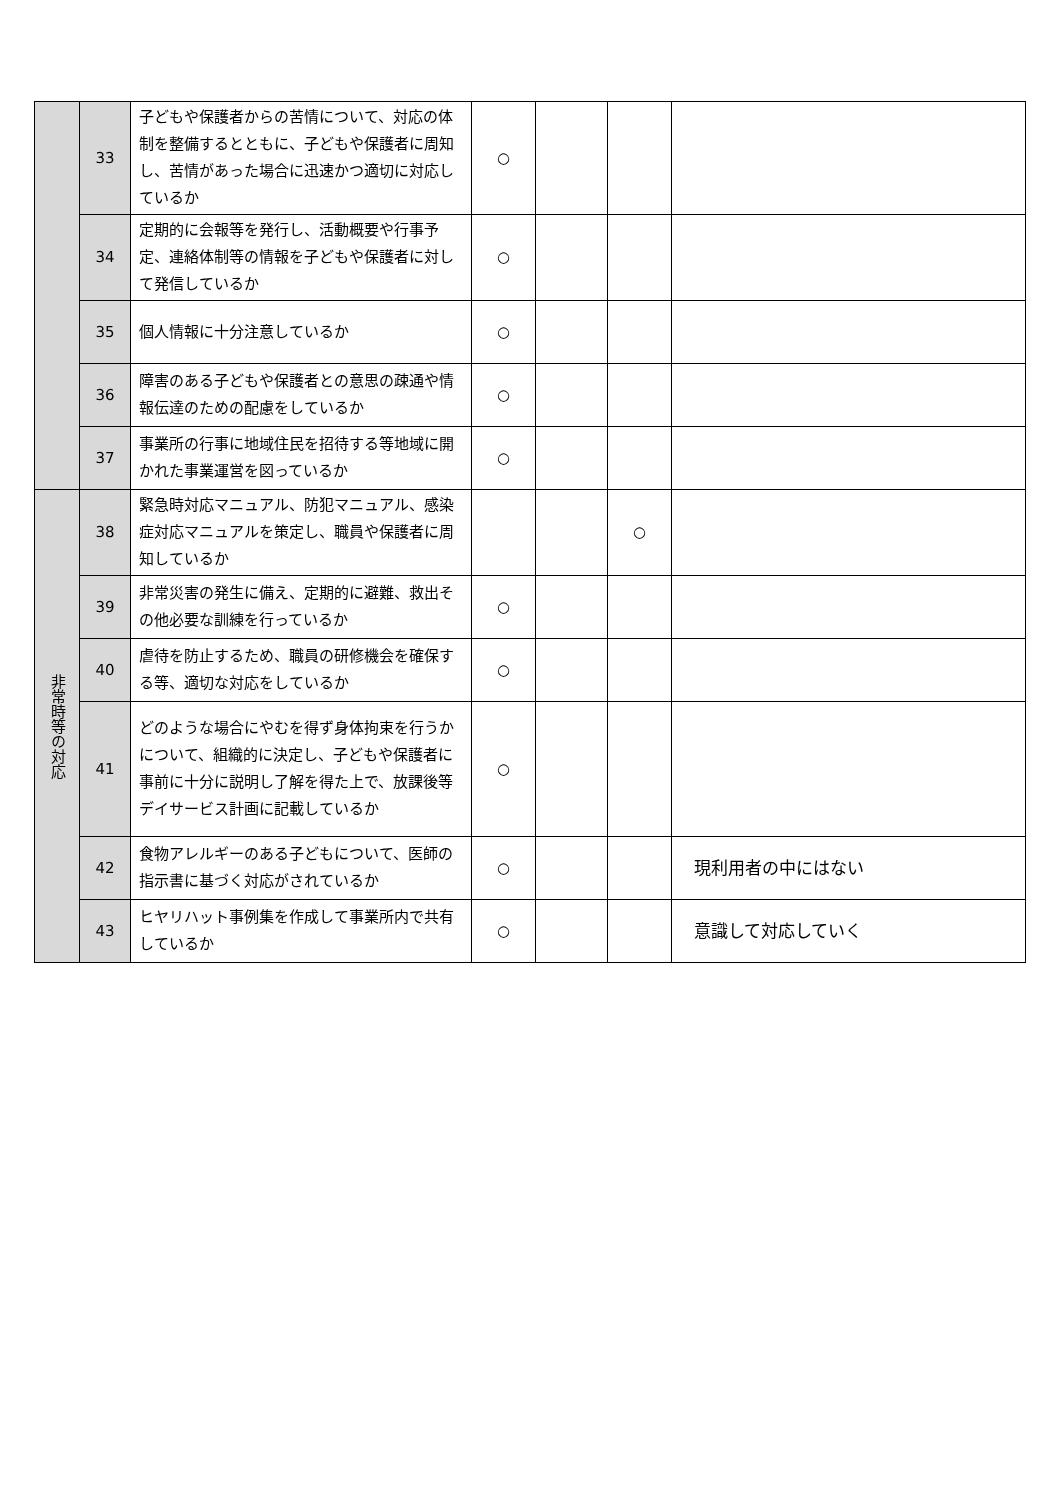| | 33 | 子どもや保護者からの苦情について、対応の体制を整備するとともに、子どもや保護者に周知し、苦情があった場合に迅速かつ適切に対応しているか | ○ | | | |
| | 34 | 定期的に会報等を発行し、活動概要や行事予定、連絡体制等の情報を子どもや保護者に対して発信しているか | ○ | | | |
| | 35 | 個人情報に十分注意しているか | ○ | | | |
| | 36 | 障害のある子どもや保護者との意思の疎通や情報伝達のための配慮をしているか | ○ | | | |
| | 37 | 事業所の行事に地域住民を招待する等地域に開かれた事業運営を図っているか | ○ | | | |
| 非常時等の対応 | 38 | 緊急時対応マニュアル、防犯マニュアル、感染症対応マニュアルを策定し、職員や保護者に周知しているか | | | ○ | |
| | 39 | 非常災害の発生に備え、定期的に避難、救出その他必要な訓練を行っているか | ○ | | | |
| | 40 | 虐待を防止するため、職員の研修機会を確保する等、適切な対応をしているか | ○ | | | |
| | 41 | どのような場合にやむを得ず身体拘束を行うかについて、組織的に決定し、子どもや保護者に事前に十分に説明し了解を得た上で、放課後等デイサービス計画に記載しているか | ○ | | | |
| | 42 | 食物アレルギーのある子どもについて、医師の指示書に基づく対応がされているか | ○ | | | 現利用者の中にはない |
| | 43 | ヒヤリハット事例集を作成して事業所内で共有しているか | ○ | | | 意識して対応していく |